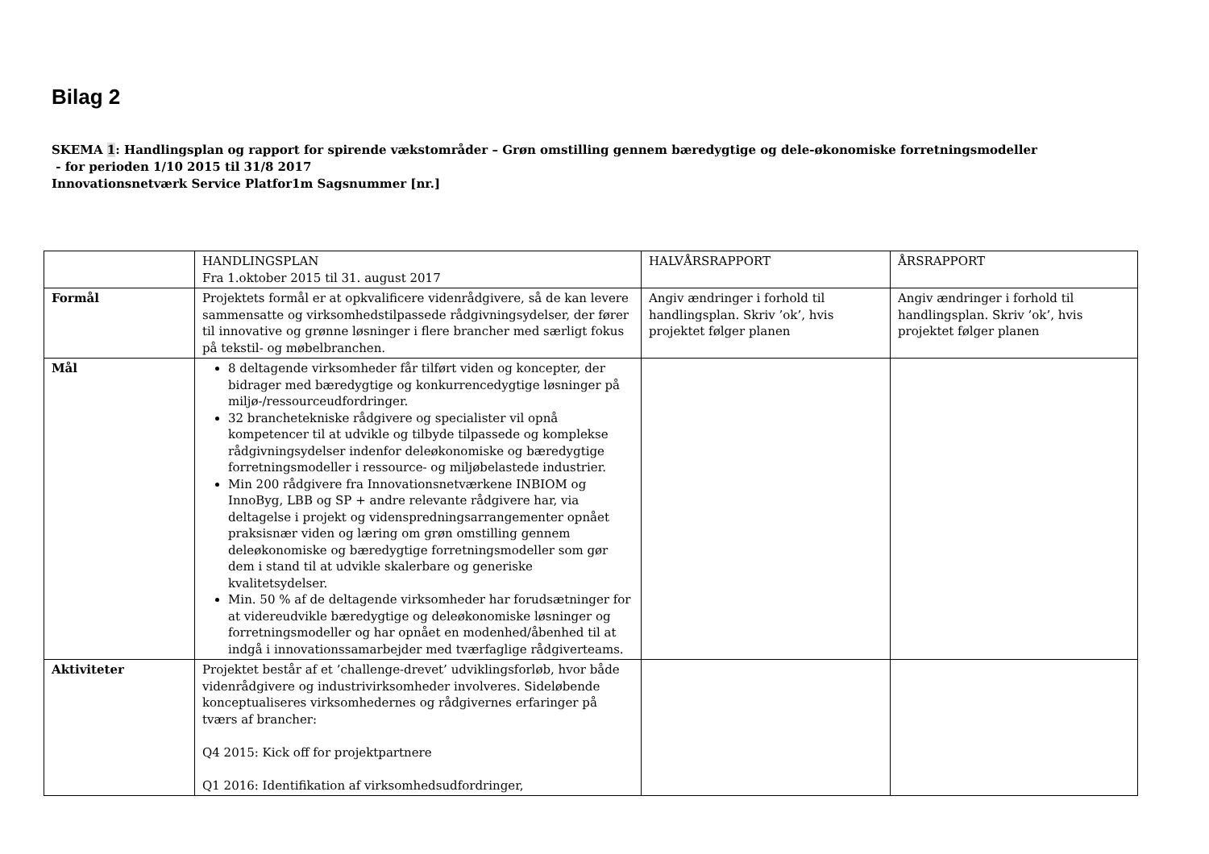Bilag 2
SKEMA 1: Handlingsplan og rapport for spirende vækstområder – Grøn omstilling gennem bæredygtige og dele-økonomiske forretningsmodeller
- for perioden 1/10 2015 til 31/8 2017
Innovationsnetværk Service Platfor1m Sagsnummer [nr.]
| | HANDLINGSPLAN Fra 1.oktober 2015 til 31. august 2017 | HALVÅRSRAPPORT | ÅRSRAPPORT |
| Formål | Projektets formål er at opkvalificere videnrådgivere, så de kan levere sammensatte og virksomhedstilpassede rådgivningsydelser, der fører til innovative og grønne løsninger i flere brancher med særligt fokus på tekstil- og møbelbranchen. | Angiv ændringer i forhold til handlingsplan. Skriv ’ok’, hvis projektet følger planen | Angiv ændringer i forhold til handlingsplan. Skriv ’ok’, hvis projektet følger planen |
| Mål | 8 deltagende virksomheder får tilført viden og koncepter, der bidrager med bæredygtige og konkurrencedygtige løsninger på miljø-/ressourceudfordringer. 32 branchetekniske rådgivere og specialister vil opnå kompetencer til at udvikle og tilbyde tilpassede og komplekse rådgivningsydelser indenfor deleøkonomiske og bæredygtige forretningsmodeller i ressource- og miljøbelastede industrier. Min 200 rådgivere fra Innovationsnetværkene INBIOM og InnoByg, LBB og SP + andre relevante rådgivere har, via deltagelse i projekt og videnspredningsarrangementer opnået praksisnær viden og læring om grøn omstilling gennem deleøkonomiske og bæredygtige forretningsmodeller som gør dem i stand til at udvikle skalerbare og generiske kvalitetsydelser. Min. 50 % af de deltagende virksomheder har forudsætninger for at videreudvikle bæredygtige og deleøkonomiske løsninger og forretningsmodeller og har opnået en modenhed/åbenhed til at indgå i innovationssamarbejder med tværfaglige rådgiverteams. | | |
| Aktiviteter | Projektet består af et ’challenge-drevet’ udviklingsforløb, hvor både videnrådgivere og industrivirksomheder involveres. Sideløbende konceptualiseres virksomhedernes og rådgivernes erfaringer på tværs af brancher: Q4 2015: Kick off for projektpartnere Q1 2016: Identifikation af virksomhedsudfordringer, | | |